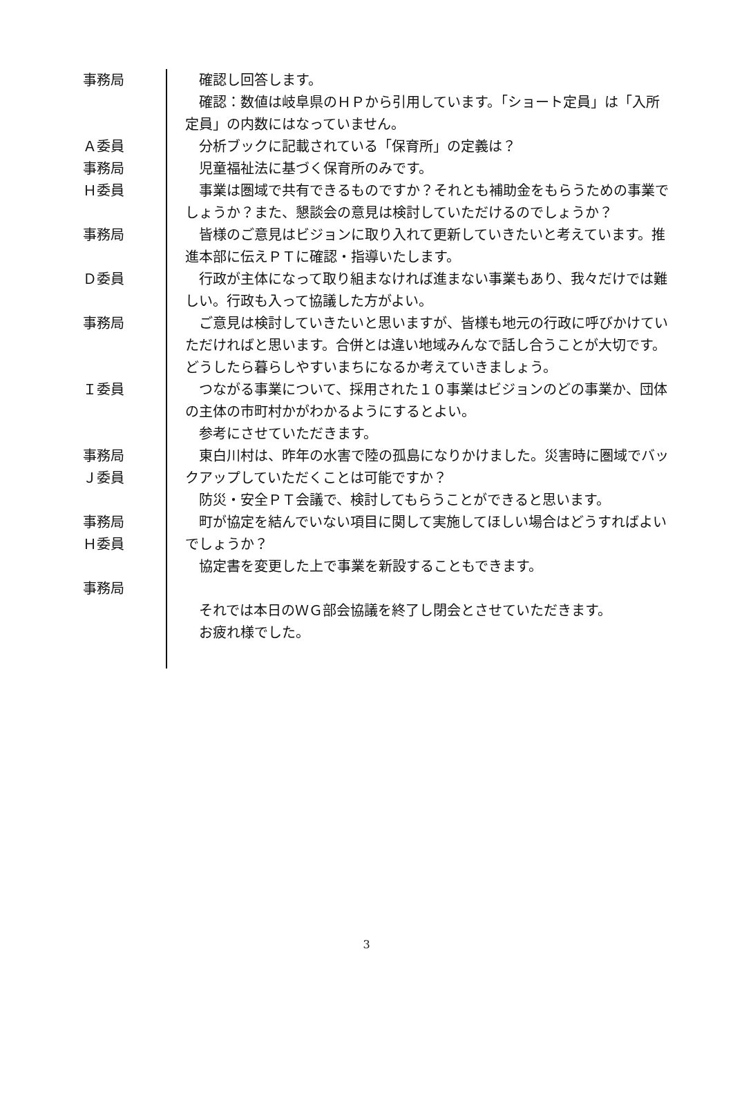事務局 　確認し回答します。
　確認：数値は岐阜県のＨＰから引用しています。「ショート定員」は「入所定員」の内数にはなっていません。
Ａ委員 　分析ブックに記載されている「保育所」の定義は？
事務局 　児童福祉法に基づく保育所のみです。
Ｈ委員 　事業は圏域で共有できるものですか？それとも補助金をもらうための事業でしょうか？また、懇談会の意見は検討していただけるのでしょうか？
事務局 　皆様のご意見はビジョンに取り入れて更新していきたいと考えています。推進本部に伝えＰＴに確認・指導いたします。
Ｄ委員 　行政が主体になって取り組まなければ進まない事業もあり、我々だけでは難しい。行政も入って協議した方がよい。
事務局 　ご意見は検討していきたいと思いますが、皆様も地元の行政に呼びかけていただければと思います。合併とは違い地域みんなで話し合うことが大切です。どうしたら暮らしやすいまちになるか考えていきましょう。
Ｉ委員 　つながる事業について、採用された１０事業はビジョンのどの事業か、団体の主体の市町村かがわかるようにするとよい。
　参考にさせていただきます。
事務局
Ｊ委員
　東白川村は、昨年の水害で陸の孤島になりかけました。災害時に圏域でバックアップしていただくことは可能ですか？
　防災・安全ＰＴ会議で、検討してもらうことができると思います。
事務局
Ｈ委員
　町が協定を結んでいない項目に関して実施してほしい場合はどうすればよいでしょうか？
　協定書を変更した上で事業を新設することもできます。
事務局
　それでは本日のＷＧ部会協議を終了し閉会とさせていただきます。
　お疲れ様でした。
3